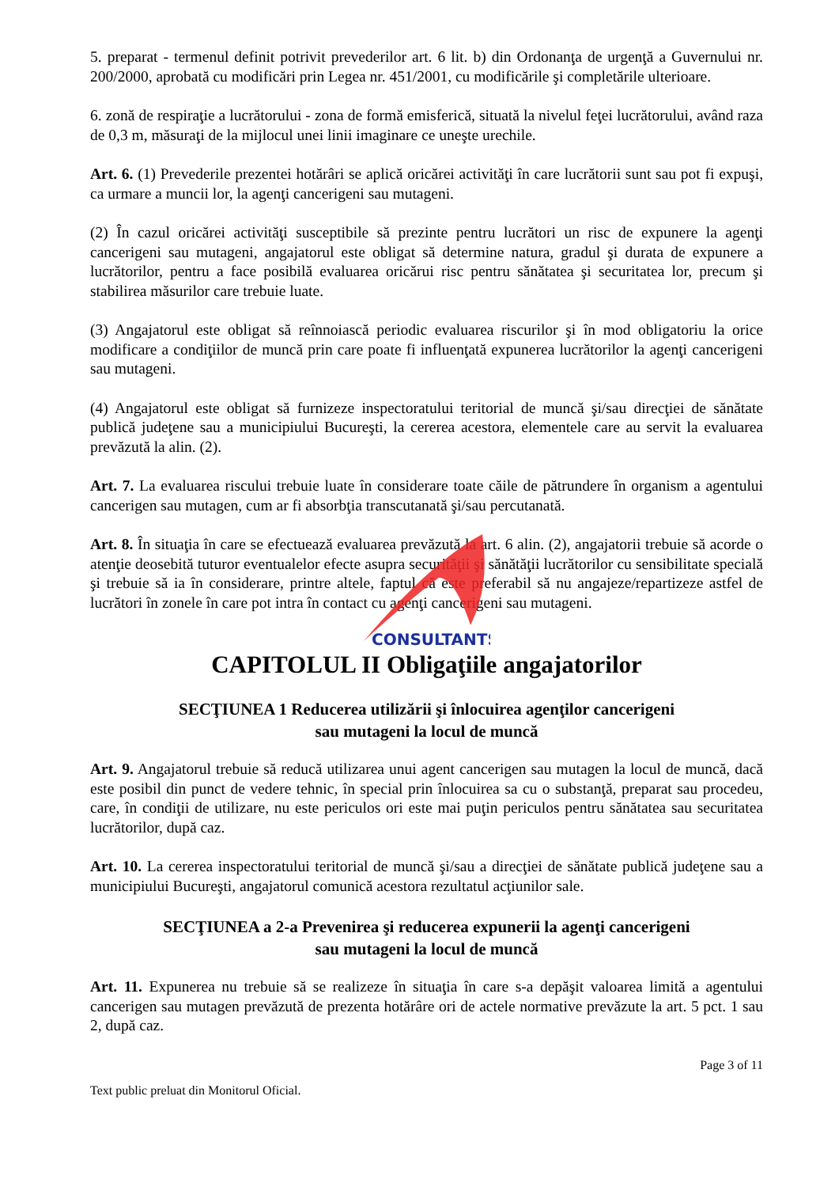5. preparat - termenul definit potrivit prevederilor art. 6 lit. b) din Ordonanţa de urgenţă a Guvernului nr. 200/2000, aprobată cu modificări prin Legea nr. 451/2001, cu modificările şi completările ulterioare.
6. zonă de respiraţie a lucrătorului - zona de formă emisferică, situată la nivelul feţei lucrătorului, având raza de 0,3 m, măsuraţi de la mijlocul unei linii imaginare ce uneşte urechile.
Art. 6. (1) Prevederile prezentei hotărâri se aplică oricărei activităţi în care lucrătorii sunt sau pot fi expuşi, ca urmare a muncii lor, la agenţi cancerigeni sau mutageni.
(2) În cazul oricărei activităţi susceptibile să prezinte pentru lucrători un risc de expunere la agenţi cancerigeni sau mutageni, angajatorul este obligat să determine natura, gradul şi durata de expunere a lucrătorilor, pentru a face posibilă evaluarea oricărui risc pentru sănătatea şi securitatea lor, precum şi stabilirea măsurilor care trebuie luate.
(3) Angajatorul este obligat să reînnoiască periodic evaluarea riscurilor şi în mod obligatoriu la orice modificare a condiţiilor de muncă prin care poate fi influenţată expunerea lucrătorilor la agenţi cancerigeni sau mutageni.
(4) Angajatorul este obligat să furnizeze inspectoratului teritorial de muncă şi/sau direcţiei de sănătate publică judeţene sau a municipiului Bucureşti, la cererea acestora, elementele care au servit la evaluarea prevăzută la alin. (2).
Art. 7. La evaluarea riscului trebuie luate în considerare toate căile de pătrundere în organism a agentului cancerigen sau mutagen, cum ar fi absorbţia transcutanată şi/sau percutanată.
Art. 8. În situaţia în care se efectuează evaluarea prevăzută la art. 6 alin. (2), angajatorii trebuie să acorde o atenţie deosebită tuturor eventualelor efecte asupra securităţii şi sănătăţii lucrătorilor cu sensibilitate specială şi trebuie să ia în considerare, printre altele, faptul că este preferabil să nu angajeze/repartizeze astfel de lucrători în zonele în care pot intra în contact cu agenţi cancerigeni sau mutageni.
CAPITOLUL II Obligaţiile angajatorilor
SECŢIUNEA 1 Reducerea utilizării şi înlocuirea agenţilor cancerigeni
sau mutageni la locul de muncă
Art. 9. Angajatorul trebuie să reducă utilizarea unui agent cancerigen sau mutagen la locul de muncă, dacă este posibil din punct de vedere tehnic, în special prin înlocuirea sa cu o substanţă, preparat sau procedeu, care, în condiţii de utilizare, nu este periculos ori este mai puţin periculos pentru sănătatea sau securitatea lucrătorilor, după caz.
Art. 10. La cererea inspectoratului teritorial de muncă şi/sau a direcţiei de sănătate publică judeţene sau a municipiului Bucureşti, angajatorul comunică acestora rezultatul acţiunilor sale.
SECŢIUNEA a 2-a Prevenirea şi reducerea expunerii la agenţi cancerigeni
sau mutageni la locul de muncă
Art. 11. Expunerea nu trebuie să se realizeze în situaţia în care s-a depăşit valoarea limită a agentului cancerigen sau mutagen prevăzută de prezenta hotărâre ori de actele normative prevăzute la art. 5 pct. 1 sau 2, după caz.
Page 3 of 11
Text public preluat din Monitorul Oficial.
CONSULTANTS